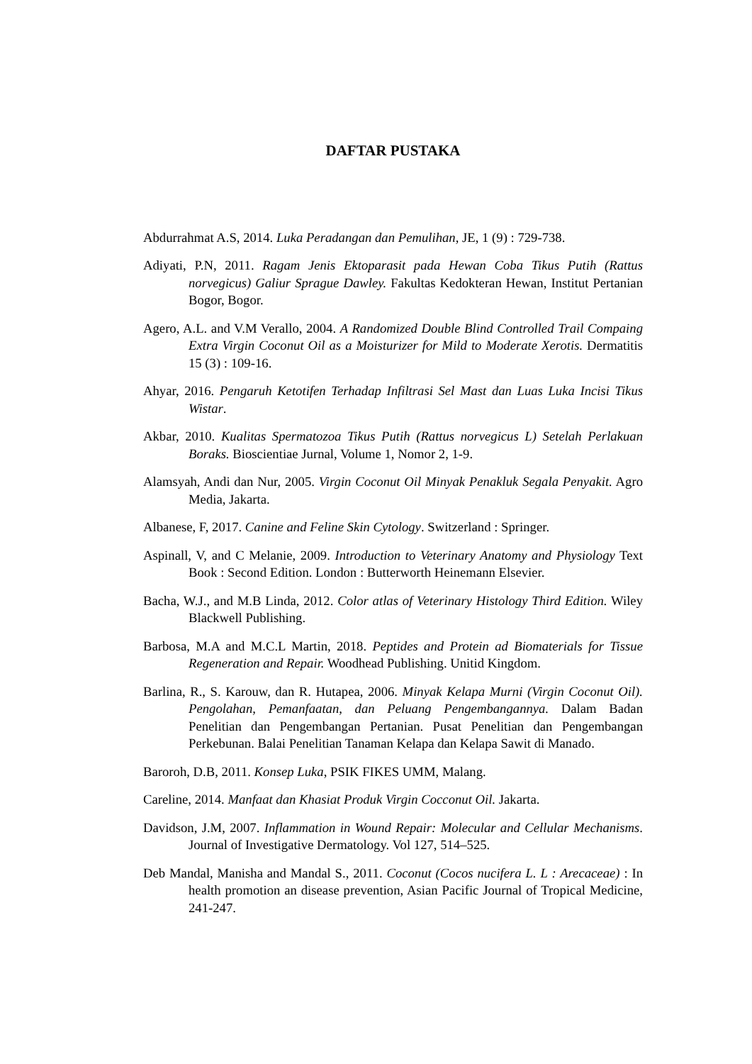DAFTAR PUSTAKA
Abdurrahmat A.S, 2014. Luka Peradangan dan Pemulihan, JE, 1 (9) : 729-738.
Adiyati, P.N, 2011. Ragam Jenis Ektoparasit pada Hewan Coba Tikus Putih (Rattus norvegicus) Galiur Sprague Dawley. Fakultas Kedokteran Hewan, Institut Pertanian Bogor, Bogor.
Agero, A.L. and V.M Verallo, 2004. A Randomized Double Blind Controlled Trail Compaing Extra Virgin Coconut Oil as a Moisturizer for Mild to Moderate Xerotis. Dermatitis 15 (3) : 109-16.
Ahyar, 2016. Pengaruh Ketotifen Terhadap Infiltrasi Sel Mast dan Luas Luka Incisi Tikus Wistar.
Akbar, 2010. Kualitas Spermatozoa Tikus Putih (Rattus norvegicus L) Setelah Perlakuan Boraks. Bioscientiae Jurnal, Volume 1, Nomor 2, 1-9.
Alamsyah, Andi dan Nur, 2005. Virgin Coconut Oil Minyak Penakluk Segala Penyakit. Agro Media, Jakarta.
Albanese, F, 2017. Canine and Feline Skin Cytology. Switzerland : Springer.
Aspinall, V, and C Melanie, 2009. Introduction to Veterinary Anatomy and Physiology Text Book : Second Edition. London : Butterworth Heinemann Elsevier.
Bacha, W.J., and M.B Linda, 2012. Color atlas of Veterinary Histology Third Edition. Wiley Blackwell Publishing.
Barbosa, M.A and M.C.L Martin, 2018. Peptides and Protein ad Biomaterials for Tissue Regeneration and Repair. Woodhead Publishing. Unitid Kingdom.
Barlina, R., S. Karouw, dan R. Hutapea, 2006. Minyak Kelapa Murni (Virgin Coconut Oil). Pengolahan, Pemanfaatan, dan Peluang Pengembangannya. Dalam Badan Penelitian dan Pengembangan Pertanian. Pusat Penelitian dan Pengembangan Perkebunan. Balai Penelitian Tanaman Kelapa dan Kelapa Sawit di Manado.
Baroroh, D.B, 2011. Konsep Luka, PSIK FIKES UMM, Malang.
Careline, 2014. Manfaat dan Khasiat Produk Virgin Cocconut Oil. Jakarta.
Davidson, J.M, 2007. Inflammation in Wound Repair: Molecular and Cellular Mechanisms. Journal of Investigative Dermatology. Vol 127, 514–525.
Deb Mandal, Manisha and Mandal S., 2011. Coconut (Cocos nucifera L. L : Arecaceae) : In health promotion an disease prevention, Asian Pacific Journal of Tropical Medicine, 241-247.